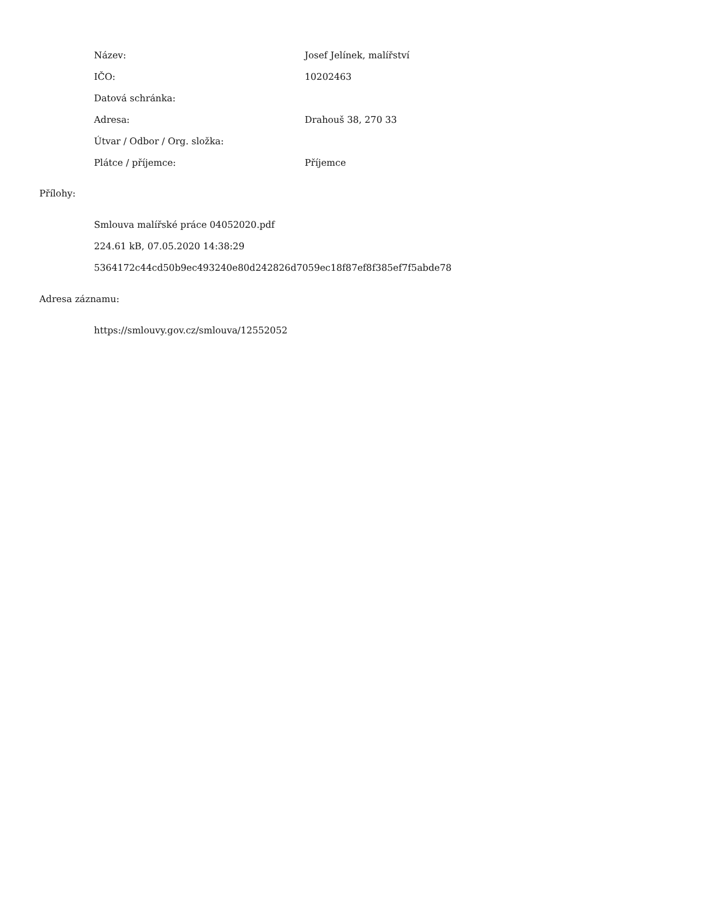| Název: | Josef Jelínek, malířství |
| IČO: | 10202463 |
| Datová schránka: | |
| Adresa: | Drahouš 38, 270 33 |
| Útvar / Odbor / Org. složka: | |
| Plátce / příjemce: | Příjemce |
Přílohy:
Smlouva malířské práce 04052020.pdf
224.61 kB, 07.05.2020 14:38:29
5364172c44cd50b9ec493240e80d242826d7059ec18f87ef8f385ef7f5abde78
Adresa záznamu:
https://smlouvy.gov.cz/smlouva/12552052